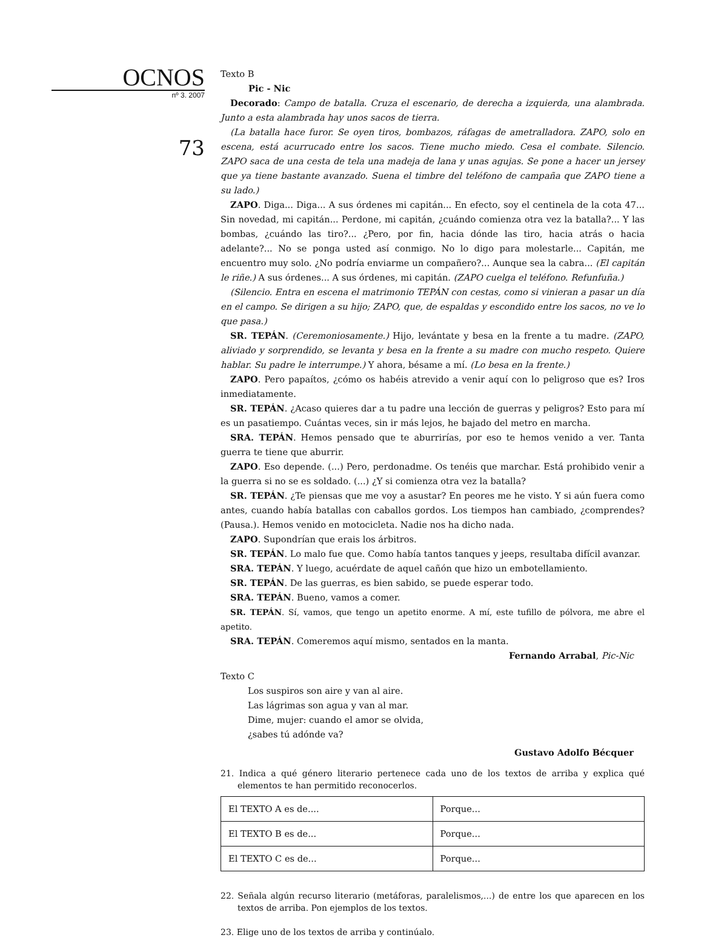OCNOS
nº 3. 2007
73
Texto B
Pic - Nic
Decorado: Campo de batalla. Cruza el escenario, de derecha a izquierda, una alambrada. Junto a esta alambrada hay unos sacos de tierra.
(La batalla hace furor. Se oyen tiros, bombazos, ráfagas de ametralladora. ZAPO, solo en escena, está acurrucado entre los sacos. Tiene mucho miedo. Cesa el combate. Silencio. ZAPO saca de una cesta de tela una madeja de lana y unas agujas. Se pone a hacer un jersey que ya tiene bastante avanzado. Suena el timbre del teléfono de campaña que ZAPO tiene a su lado.)
ZAPO. Diga... Diga... A sus órdenes mi capitán... En efecto, soy el centinela de la cota 47... Sin novedad, mi capitán... Perdone, mi capitán, ¿cuándo comienza otra vez la batalla?... Y las bombas, ¿cuándo las tiro?... ¿Pero, por fin, hacia dónde las tiro, hacia atrás o hacia adelante?... No se ponga usted así conmigo. No lo digo para molestarle... Capitán, me encuentro muy solo. ¿No podría enviarme un compañero?... Aunque sea la cabra... (El capitán le riñe.) A sus órdenes... A sus órdenes, mi capitán. (ZAPO cuelga el teléfono. Refunfuña.)
(Silencio. Entra en escena el matrimonio TEPÁN con cestas, como si vinieran a pasar un día en el campo. Se dirigen a su hijo; ZAPO, que, de espaldas y escondido entre los sacos, no ve lo que pasa.)
SR. TEPÁN. (Ceremoniosamente.) Hijo, levántate y besa en la frente a tu madre. (ZAPO, aliviado y sorprendido, se levanta y besa en la frente a su madre con mucho respeto. Quiere hablar. Su padre le interrumpe.) Y ahora, bésame a mí. (Lo besa en la frente.)
ZAPO. Pero papaítos, ¿cómo os habéis atrevido a venir aquí con lo peligroso que es? Iros inmediatamente.
SR. TEPÁN. ¿Acaso quieres dar a tu padre una lección de guerras y peligros? Esto para mí es un pasatiempo. Cuántas veces, sin ir más lejos, he bajado del metro en marcha.
SRA. TEPÁN. Hemos pensado que te aburrirías, por eso te hemos venido a ver. Tanta guerra te tiene que aburrir.
ZAPO. Eso depende. (...) Pero, perdonadme. Os tenéis que marchar. Está prohibido venir a la guerra si no se es soldado. (...) ¿Y si comienza otra vez la batalla?
SR. TEPÁN. ¿Te piensas que me voy a asustar? En peores me he visto. Y si aún fuera como antes, cuando había batallas con caballos gordos. Los tiempos han cambiado, ¿comprendes? (Pausa.). Hemos venido en motocicleta. Nadie nos ha dicho nada.
ZAPO. Supondrían que erais los árbitros.
SR. TEPÁN. Lo malo fue que. Como había tantos tanques y jeeps, resultaba difícil avanzar.
SRA. TEPÁN. Y luego, acuérdate de aquel cañón que hizo un embotellamiento.
SR. TEPÁN. De las guerras, es bien sabido, se puede esperar todo.
SRA. TEPÁN. Bueno, vamos a comer.
SR. TEPÁN. Sí, vamos, que tengo un apetito enorme. A mí, este tufillo de pólvora, me abre el apetito.
SRA. TEPÁN. Comeremos aquí mismo, sentados en la manta.
Fernando Arrabal, Pic-Nic
Texto C
Los suspiros son aire y van al aire.
Las lágrimas son agua y van al mar.
Dime, mujer: cuando el amor se olvida,
¿sabes tú adónde va?
Gustavo Adolfo Bécquer
21. Indica a qué género literario pertenece cada uno de los textos de arriba y explica qué elementos te han permitido reconocerlos.
| El TEXTO A es de.... | Porque... |
| El TEXTO B es de... | Porque... |
| El TEXTO C es de... | Porque... |
22. Señala algún recurso literario (metáforas, paralelismos,...) de entre los que aparecen en los textos de arriba. Pon ejemplos de los textos.
23. Elige uno de los textos de arriba y continúalo.